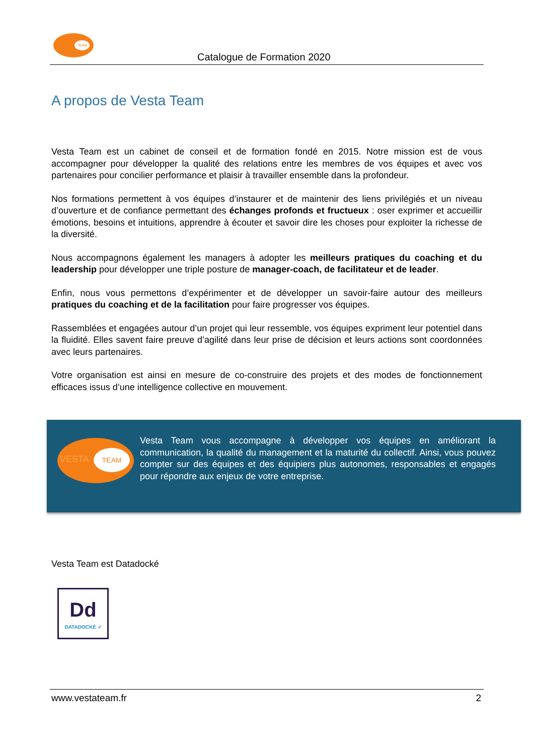TEAM
Catalogue de Formation 2020
A propos de Vesta Team
Vesta Team est un cabinet de conseil et de formation fondé en 2015. Notre mission est de vous accompagner pour développer la qualité des relations entre les membres de vos équipes et avec vos partenaires pour concilier performance et plaisir à travailler ensemble dans la profondeur.
Nos formations permettent à vos équipes d’instaurer et de maintenir des liens privilégiés et un niveau d’ouverture et de confiance permettant des échanges profonds et fructueux : oser exprimer et accueillir émotions, besoins et intuitions, apprendre à écouter et savoir dire les choses pour exploiter la richesse de la diversité.
Nous accompagnons également les managers à adopter les meilleurs pratiques du coaching et du leadership pour développer une triple posture de manager-coach, de facilitateur et de leader.
Enfin, nous vous permettons d’expérimenter et de développer un savoir-faire autour des meilleurs pratiques du coaching et de la facilitation pour faire progresser vos équipes.
Rassemblées et engagées autour d’un projet qui leur ressemble, vos équipes expriment leur potentiel dans la fluidité. Elles savent faire preuve d’agilité dans leur prise de décision et leurs actions sont coordonnées avec leurs partenaires.
Votre organisation est ainsi en mesure de co-construire des projets et des modes de fonctionnement efficaces issus d’une intelligence collective en mouvement.
VESTA
TEAM
Vesta Team vous accompagne à développer vos équipes en améliorant la communication, la qualité du management et la maturité du collectif. Ainsi, vous pouvez compter sur des équipes et des équipiers plus autonomes, responsables et engagés pour répondre aux enjeux de votre entreprise.
Vesta Team est Datadocké
Dd
DATADOCKÉ ✓
www.vestateam.fr 2